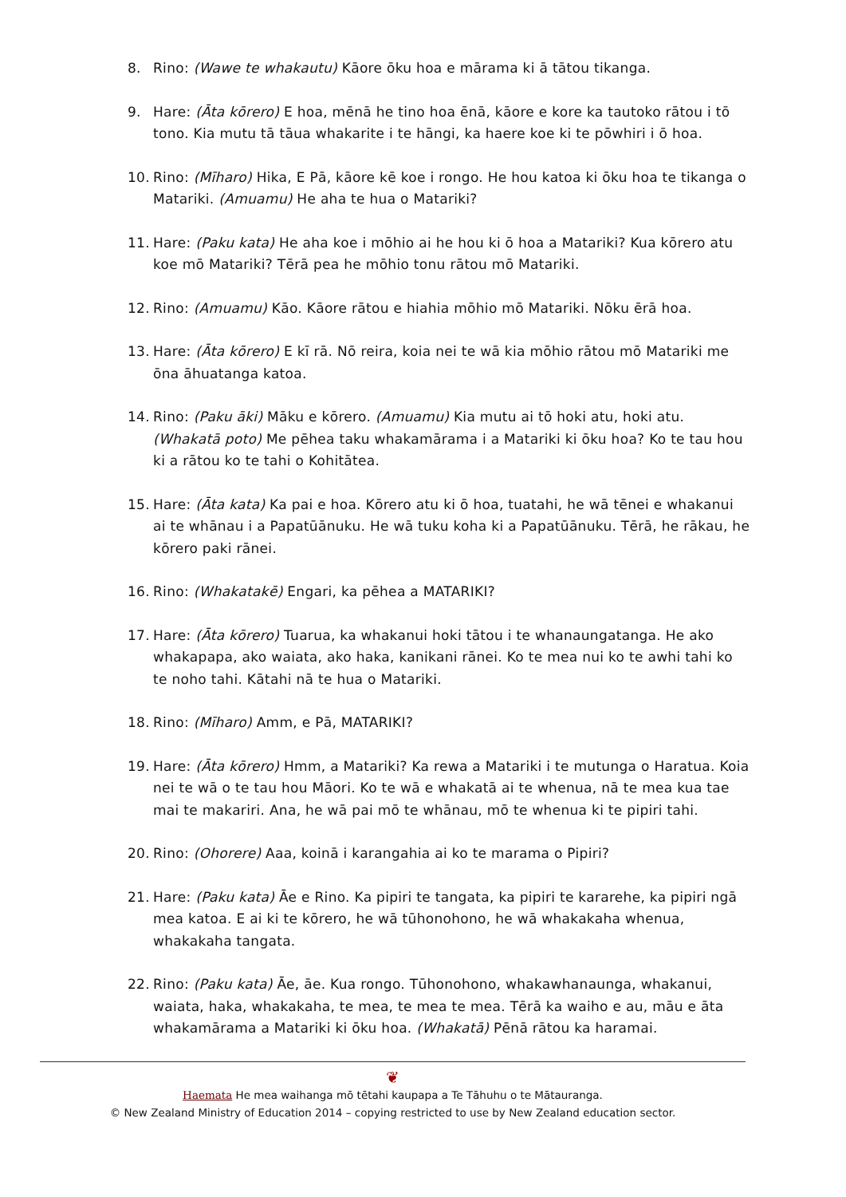8. Rino: (Wawe te whakautu) Kāore ōku hoa e mārama ki ā tātou tikanga.
9. Hare: (Āta kōrero) E hoa, mēnā he tino hoa ēnā, kāore e kore ka tautoko rātou i tō tono. Kia mutu tā tāua whakarite i te hāngi, ka haere koe ki te pōwhiri i ō hoa.
10. Rino: (Mīharo) Hika, E Pā, kāore kē koe i rongo. He hou katoa ki ōku hoa te tikanga o Matariki. (Amuamu) He aha te hua o Matariki?
11. Hare: (Paku kata) He aha koe i mōhio ai he hou ki ō hoa a Matariki? Kua kōrero atu koe mō Matariki? Tērā pea he mōhio tonu rātou mō Matariki.
12. Rino: (Amuamu) Kāo. Kāore rātou e hiahia mōhio mō Matariki. Nōku ērā hoa.
13. Hare: (Āta kōrero) E kī rā. Nō reira, koia nei te wā kia mōhio rātou mō Matariki me ōna āhuatanga katoa.
14. Rino: (Paku āki) Māku e kōrero. (Amuamu) Kia mutu ai tō hoki atu, hoki atu. (Whakatā poto) Me pēhea taku whakamārama i a Matariki ki ōku hoa? Ko te tau hou ki a rātou ko te tahi o Kohitātea.
15. Hare: (Āta kata) Ka pai e hoa. Kōrero atu ki ō hoa, tuatahi, he wā tēnei e whakanui ai te whānau i a Papatūānuku. He wā tuku koha ki a Papatūānuku. Tērā, he rākau, he kōrero paki rānei.
16. Rino: (Whakatakē) Engari, ka pēhea a MATARIKI?
17. Hare: (Āta kōrero) Tuarua, ka whakanui hoki tātou i te whanaungatanga. He ako whakapapa, ako waiata, ako haka, kanikani rānei. Ko te mea nui ko te awhi tahi ko te noho tahi. Kātahi nā te hua o Matariki.
18. Rino: (Mīharo) Amm, e Pā, MATARIKI?
19. Hare: (Āta kōrero) Hmm, a Matariki? Ka rewa a Matariki i te mutunga o Haratua. Koia nei te wā o te tau hou Māori. Ko te wā e whakatā ai te whenua, nā te mea kua tae mai te makariri. Ana, he wā pai mō te whānau, mō te whenua ki te pipiri tahi.
20. Rino: (Ohorere) Aaa, koinā i karangahia ai ko te marama o Pipiri?
21. Hare: (Paku kata) Āe e Rino. Ka pipiri te tangata, ka pipiri te kararehe, ka pipiri ngā mea katoa. E ai ki te kōrero, he wā tūhonohono, he wā whakakaha whenua, whakakaha tangata.
22. Rino: (Paku kata) Āe, āe. Kua rongo. Tūhonohono, whakawhanaunga, whakanui, waiata, haka, whakakaha, te mea, te mea te mea. Tērā ka waiho e au, māu e āta whakamārama a Matariki ki ōku hoa. (Whakatā) Pēnā rātou ka haramai.
❦
Haemata He mea waihanga mō tētahi kaupapa a Te Tāhuhu o te Mātauranga.
© New Zealand Ministry of Education 2014 – copying restricted to use by New Zealand education sector.